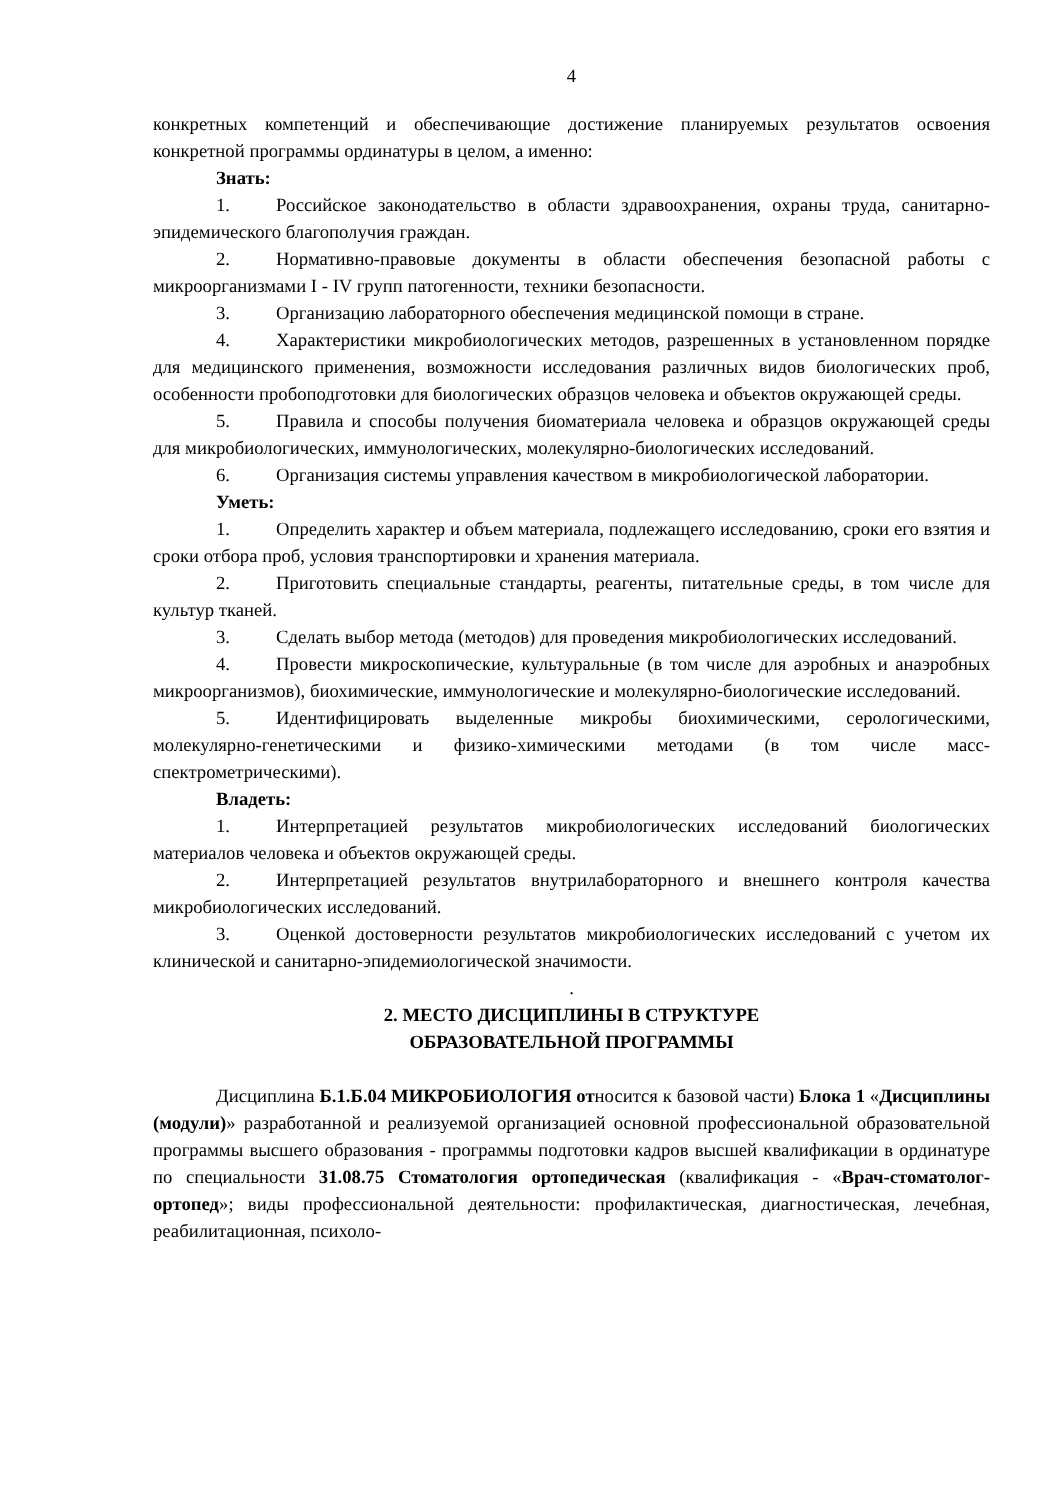4
конкретных компетенций и обеспечивающие достижение планируемых результатов освоения конкретной программы ординатуры в целом, а именно:
Знать:
1. Российское законодательство в области здравоохранения, охраны труда, санитарно-эпидемического благополучия граждан.
2. Нормативно-правовые документы в области обеспечения безопасной работы с микроорганизмами I - IV групп патогенности, техники безопасности.
3. Организацию лабораторного обеспечения медицинской помощи в стране.
4. Характеристики микробиологических методов, разрешенных в установленном порядке для медицинского применения, возможности исследования различных видов биологических проб, особенности пробоподготовки для биологических образцов человека и объектов окружающей среды.
5. Правила и способы получения биоматериала человека и образцов окружающей среды для микробиологических, иммунологических, молекулярно-биологических исследований.
6. Организация системы управления качеством в микробиологической лаборатории.
Уметь:
1. Определить характер и объем материала, подлежащего исследованию, сроки его взятия и сроки отбора проб, условия транспортировки и хранения материала.
2. Приготовить специальные стандарты, реагенты, питательные среды, в том числе для культур тканей.
3. Сделать выбор метода (методов) для проведения микробиологических исследований.
4. Провести микроскопические, культуральные (в том числе для аэробных и анаэробных микроорганизмов), биохимические, иммунологические и молекулярно-биологические исследований.
5. Идентифицировать выделенные микробы биохимическими, серологическими, молекулярно-генетическими и физико-химическими методами (в том числе масс-спектрометрическими).
Владеть:
1. Интерпретацией результатов микробиологических исследований биологических материалов человека и объектов окружающей среды.
2. Интерпретацией результатов внутрилабораторного и внешнего контроля качества микробиологических исследований.
3. Оценкой достоверности результатов микробиологических исследований с учетом их клинической и санитарно-эпидемиологической значимости.
.
2. МЕСТО ДИСЦИПЛИНЫ В СТРУКТУРЕ
ОБРАЗОВАТЕЛЬНОЙ ПРОГРАММЫ
Дисциплина Б.1.Б.04 МИКРОБИОЛОГИЯ относится к базовой части) Блока 1 «Дисциплины (модули)» разработанной и реализуемой организацией основной профессиональной образовательной программы высшего образования - программы подготовки кадров высшей квалификации в ординатуре по специальности 31.08.75 Стоматология ортопедическая (квалификация - «Врач-стоматолог-ортопед»; виды профессиональной деятельности: профилактическая, диагностическая, лечебная, реабилитационная, психоло-